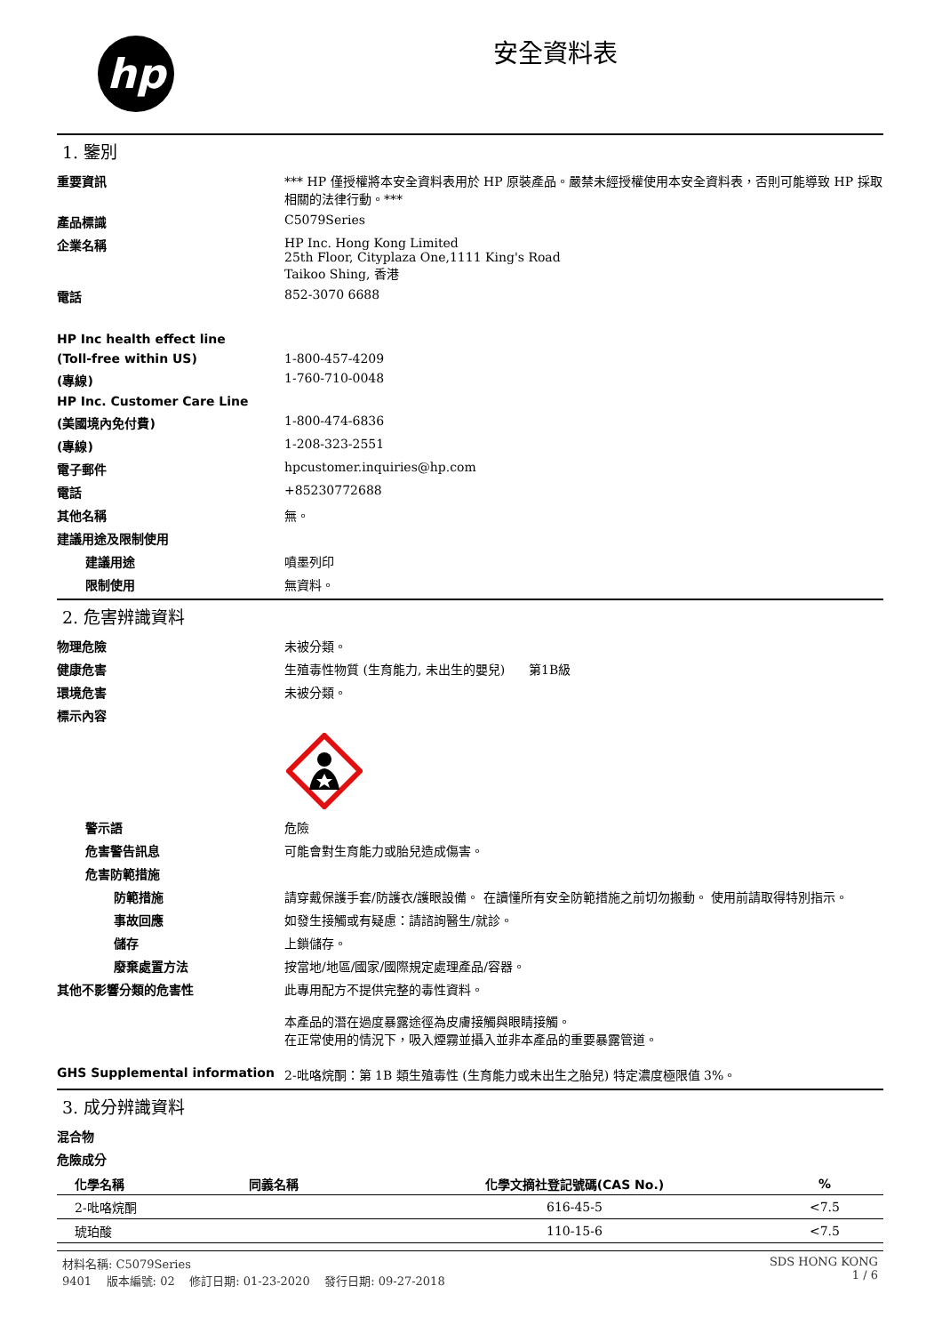hp
安全資料表
1. 鑒別
重要資訊 *** HP 僅授權將本安全資料表用於 HP 原裝產品。嚴禁未經授權使用本安全資料表，否則可能導致 HP 採取相關的法律行動。***
產品標識 C5079Series
企業名稱 HP Inc. Hong Kong Limited
25th Floor, Cityplaza One,1111 King's Road
Taikoo Shing, 香港
電話 852-3070 6688
HP Inc health effect line
(Toll-free within US) 1-800-457-4209
(專線) 1-760-710-0048
HP Inc. Customer Care Line
(美國境內免付費) 1-800-474-6836
(專線) 1-208-323-2551
電子郵件 hpcustomer.inquiries@hp.com
電話 +85230772688
其他名稱 無。
建議用途及限制使用
建議用途 噴墨列印
限制使用 無資料。
2. 危害辨識資料
物理危險 未被分類。
健康危害 生殖毒性物質 (生育能力, 未出生的嬰兒) 第1B級
環境危害 未被分類。
標示內容
警示語 危險
危害警告訊息 可能會對生育能力或胎兒造成傷害。
危害防範措施
防範措施 請穿戴保護手套/防護衣/護眼設備。 在讀懂所有安全防範措施之前切勿搬動。 使用前請取得特別指示。
事故回應 如發生接觸或有疑慮：請諮詢醫生/就診。
儲存 上鎖儲存。
廢棄處置方法 按當地/地區/國家/國際規定處理產品/容器。
其他不影響分類的危害性 此專用配方不提供完整的毒性資料。
本產品的潛在過度暴露途徑為皮膚接觸與眼睛接觸。
在正常使用的情況下，吸入煙霧並攝入並非本產品的重要暴露管道。
GHS Supplemental information 2-吡咯烷酮：第 1B 類生殖毒性 (生育能力或未出生之胎兒) 特定濃度極限值 3%。
3. 成分辨識資料
混合物
危險成分
| 化學名稱 | 同義名稱 | 化學文摘社登記號碼(CAS No.) | % |
| --- | --- | --- | --- |
| 2-吡咯烷酮 | | 616-45-5 | <7.5 |
| 琥珀酸 | | 110-15-6 | <7.5 |
材料名稱: C5079Series
9401 版本編號: 02 修訂日期: 01-23-2020 發行日期: 09-27-2018
SDS HONG KONG
1 / 6